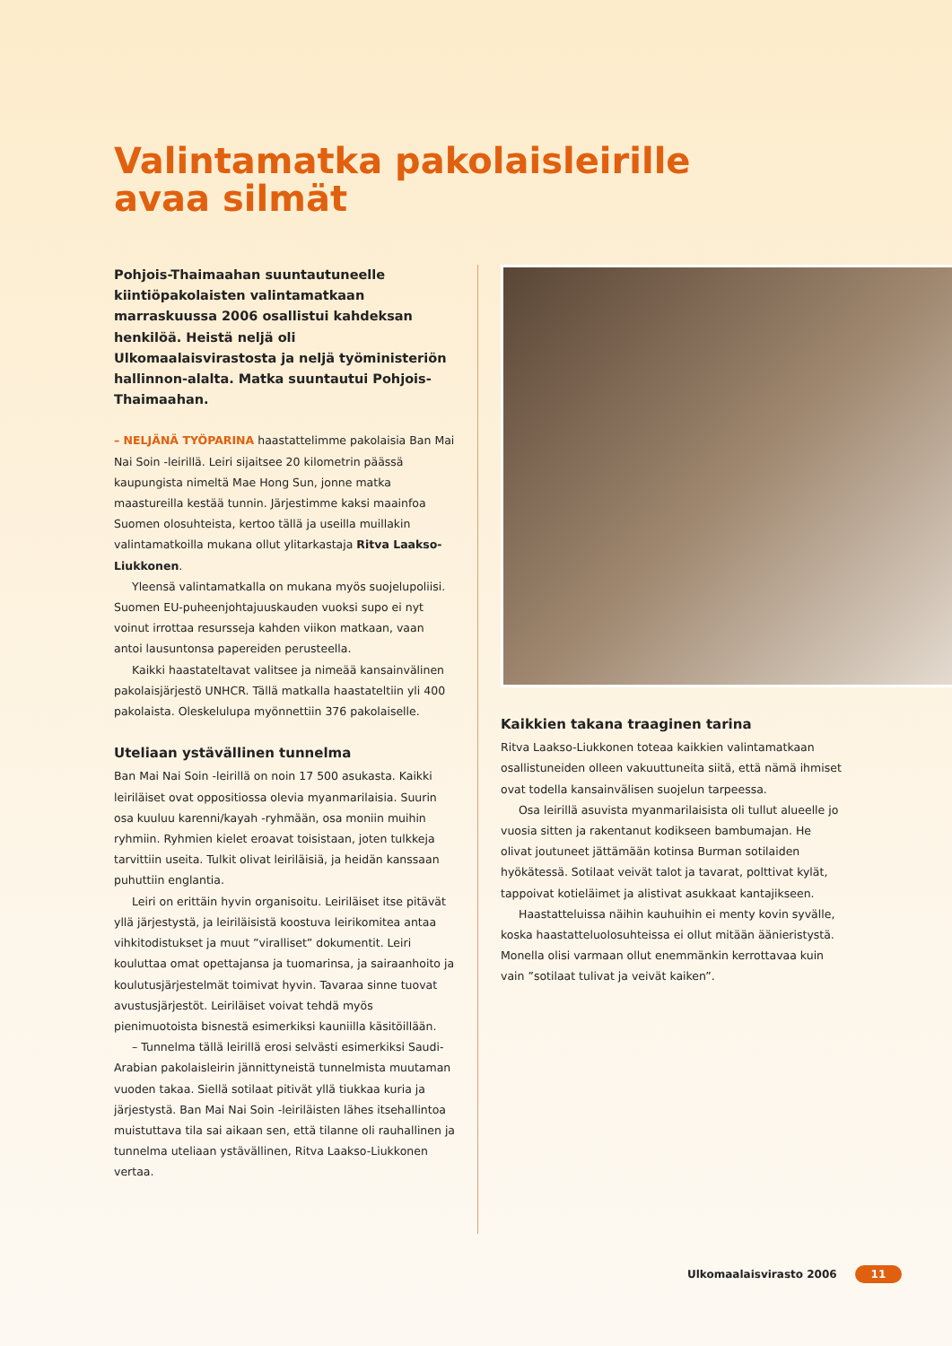Valintamatka pakolaisleirille
avaa silmät
Pohjois-Thaimaahan suuntautuneelle kiintiöpakolaisten valintamatkaan marraskuussa 2006 osallistui kahdeksan henkilöä. Heistä neljä oli Ulkomaalaisvirastosta ja neljä työministeriön hallinnon-alalta. Matka suuntautui Pohjois-Thaimaahan.
– NELJÄNÄ TYÖPARINA haastattelimme pakolaisia Ban Mai Nai Soin -leirillä. Leiri sijaitsee 20 kilometrin päässä kaupungista nimeltä Mae Hong Sun, jonne matka maastureilla kestää tunnin. Järjestimme kaksi maainfoa Suomen olosuhteista, kertoo tällä ja useilla muillakin valintamatkoilla mukana ollut ylitarkastaja Ritva Laakso-Liukkonen.
Yleensä valintamatkalla on mukana myös suojelupoliisi. Suomen EU-puheenjohtajuuskauden vuoksi supo ei nyt voinut irrottaa resursseja kahden viikon matkaan, vaan antoi lausuntonsa papereiden perusteella.
Kaikki haastateltavat valitsee ja nimeää kansainvälinen pakolaisjärjestö UNHCR. Tällä matkalla haastateltiin yli 400 pakolaista. Oleskelulupa myönnettiin 376 pakolaiselle.
Uteliaan ystävällinen tunnelma
Ban Mai Nai Soin -leirillä on noin 17 500 asukasta. Kaikki leiriläiset ovat oppositiossa olevia myanmarilaisia. Suurin osa kuuluu karenni/kayah -ryhmään, osa moniin muihin ryhmiin. Ryhmien kielet eroavat toisistaan, joten tulkkeja tarvittiin useita. Tulkit olivat leiriläisiä, ja heidän kanssaan puhuttiin englantia.
Leiri on erittäin hyvin organisoitu. Leiriläiset itse pitävät yllä järjestystä, ja leiriläisistä koostuva leirikomitea antaa vihkitodistukset ja muut ”viralliset” dokumentit. Leiri kouluttaa omat opettajansa ja tuomarinsa, ja sairaanhoito ja koulutusjärjestelmät toimivat hyvin. Tavaraa sinne tuovat avustusjärjestöt. Leiriläiset voivat tehdä myös pienimuotoista bisnestä esimerkiksi kauniilla käsitöillään.
– Tunnelma tällä leirillä erosi selvästi esimerkiksi Saudi-Arabian pakolaisleirin jännittyneistä tunnelmista muutaman vuoden takaa. Siellä sotilaat pitivät yllä tiukkaa kuria ja järjestystä. Ban Mai Nai Soin -leiriläisten lähes itsehallintoa muistuttava tila sai aikaan sen, että tilanne oli rauhallinen ja tunnelma uteliaan ystävällinen, Ritva Laakso-Liukkonen vertaa.
Kaikkien takana traaginen tarina
Ritva Laakso-Liukkonen toteaa kaikkien valintamatkaan osallistuneiden olleen vakuuttuneita siitä, että nämä ihmiset ovat todella kansainvälisen suojelun tarpeessa.
Osa leirillä asuvista myanmarilaisista oli tullut alueelle jo vuosia sitten ja rakentanut kodikseen bambumajan. He olivat joutuneet jättämään kotinsa Burman sotilaiden hyökätessä. Sotilaat veivät talot ja tavarat, polttivat kylät, tappoivat kotieläimet ja alistivat asukkaat kantajikseen.
Haastatteluissa näihin kauhuihin ei menty kovin syvälle, koska haastatteluolosuhteissa ei ollut mitään äänieristystä. Monella olisi varmaan ollut enemmänkin kerrottavaa kuin vain ”sotilaat tulivat ja veivät kaiken”.
Ulkomaalaisvirasto 2006 11